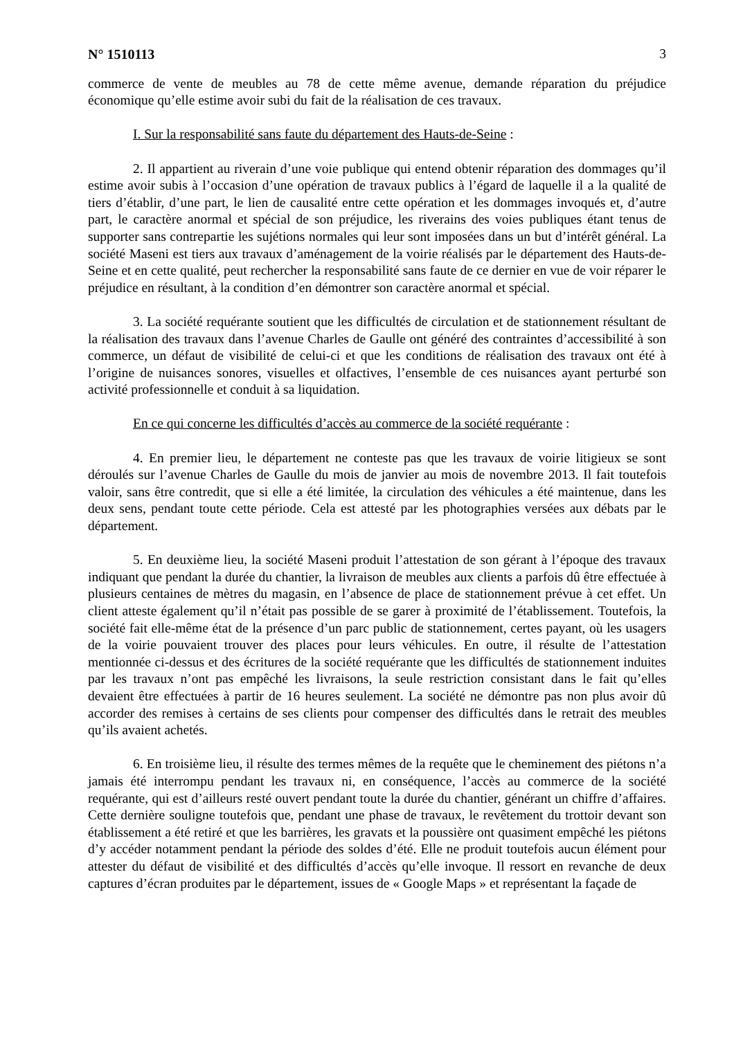N° 1510113 3
commerce de vente de meubles au 78 de cette même avenue, demande réparation du préjudice économique qu’elle estime avoir subi du fait de la réalisation de ces travaux.
I. Sur la responsabilité sans faute du département des Hauts-de-Seine :
2. Il appartient au riverain d’une voie publique qui entend obtenir réparation des dommages qu’il estime avoir subis à l’occasion d’une opération de travaux publics à l’égard de laquelle il a la qualité de tiers d’établir, d’une part, le lien de causalité entre cette opération et les dommages invoqués et, d’autre part, le caractère anormal et spécial de son préjudice, les riverains des voies publiques étant tenus de supporter sans contrepartie les sujétions normales qui leur sont imposées dans un but d’intérêt général. La société Maseni est tiers aux travaux d’aménagement de la voirie réalisés par le département des Hauts-de-Seine et en cette qualité, peut rechercher la responsabilité sans faute de ce dernier en vue de voir réparer le préjudice en résultant, à la condition d’en démontrer son caractère anormal et spécial.
3. La société requérante soutient que les difficultés de circulation et de stationnement résultant de la réalisation des travaux dans l’avenue Charles de Gaulle ont généré des contraintes d’accessibilité à son commerce, un défaut de visibilité de celui-ci et que les conditions de réalisation des travaux ont été à l’origine de nuisances sonores, visuelles et olfactives, l’ensemble de ces nuisances ayant perturbé son activité professionnelle et conduit à sa liquidation.
En ce qui concerne les difficultés d’accès au commerce de la société requérante :
4. En premier lieu, le département ne conteste pas que les travaux de voirie litigieux se sont déroulés sur l’avenue Charles de Gaulle du mois de janvier au mois de novembre 2013. Il fait toutefois valoir, sans être contredit, que si elle a été limitée, la circulation des véhicules a été maintenue, dans les deux sens, pendant toute cette période. Cela est attesté par les photographies versées aux débats par le département.
5. En deuxième lieu, la société Maseni produit l’attestation de son gérant à l’époque des travaux indiquant que pendant la durée du chantier, la livraison de meubles aux clients a parfois dû être effectuée à plusieurs centaines de mètres du magasin, en l’absence de place de stationnement prévue à cet effet. Un client atteste également qu’il n’était pas possible de se garer à proximité de l’établissement. Toutefois, la société fait elle-même état de la présence d’un parc public de stationnement, certes payant, où les usagers de la voirie pouvaient trouver des places pour leurs véhicules. En outre, il résulte de l’attestation mentionnée ci-dessus et des écritures de la société requérante que les difficultés de stationnement induites par les travaux n’ont pas empêché les livraisons, la seule restriction consistant dans le fait qu’elles devaient être effectuées à partir de 16 heures seulement. La société ne démontre pas non plus avoir dû accorder des remises à certains de ses clients pour compenser des difficultés dans le retrait des meubles qu’ils avaient achetés.
6. En troisième lieu, il résulte des termes mêmes de la requête que le cheminement des piétons n’a jamais été interrompu pendant les travaux ni, en conséquence, l’accès au commerce de la société requérante, qui est d’ailleurs resté ouvert pendant toute la durée du chantier, générant un chiffre d’affaires. Cette dernière souligne toutefois que, pendant une phase de travaux, le revêtement du trottoir devant son établissement a été retiré et que les barrières, les gravats et la poussière ont quasiment empêché les piétons d’y accéder notamment pendant la période des soldes d’été. Elle ne produit toutefois aucun élément pour attester du défaut de visibilité et des difficultés d’accès qu’elle invoque. Il ressort en revanche de deux captures d’écran produites par le département, issues de « Google Maps » et représentant la façade de